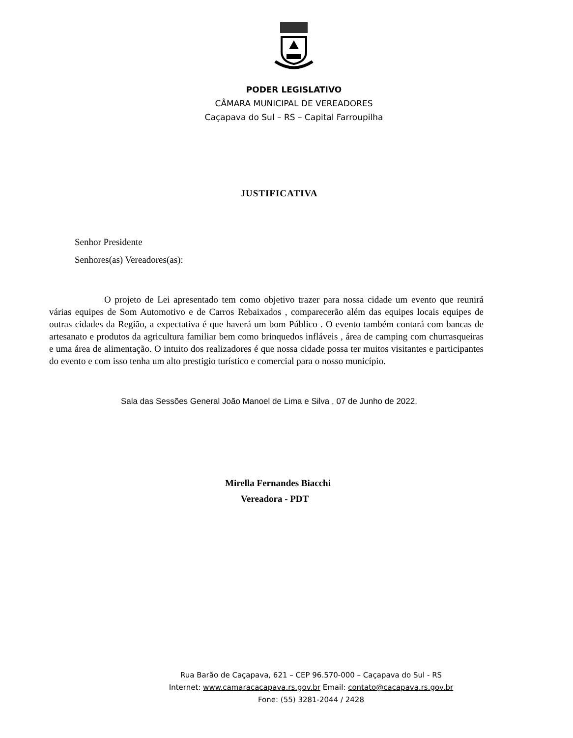PODER LEGISLATIVO
CÂMARA MUNICIPAL DE VEREADORES
Caçapava do Sul – RS – Capital Farroupilha
JUSTIFICATIVA
Senhor Presidente
Senhores(as) Vereadores(as):
O projeto de Lei apresentado tem como objetivo trazer para nossa cidade um evento que reunirá várias equipes de Som Automotivo e de Carros Rebaixados , comparecerão além das equipes locais equipes de outras cidades da Região, a expectativa é que haverá um bom Público . O evento também contará com bancas de artesanato e produtos da agricultura familiar bem como brinquedos infláveis , área de camping com churrasqueiras e uma área de alimentação. O intuito dos realizadores é que nossa cidade possa ter muitos visitantes e participantes do evento e com isso tenha um alto prestigio turístico e comercial para o nosso município.
Sala das Sessões General João Manoel de Lima e Silva , 07 de Junho de 2022.
Mirella Fernandes Biacchi
Vereadora - PDT
Rua Barão de Caçapava, 621 – CEP 96.570-000 – Caçapava do Sul - RS
Internet: www.camaracacapava.rs.gov.br Email: contato@cacapava.rs.gov.br
Fone: (55) 3281-2044 / 2428